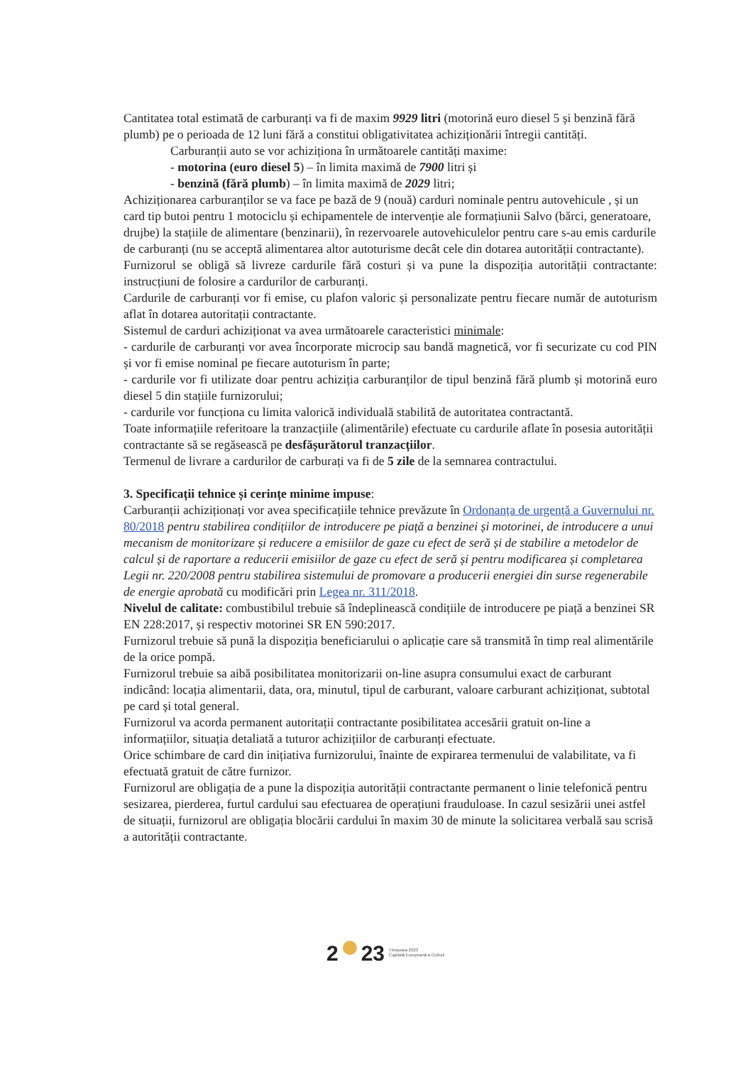Cantitatea total estimată de carburanți va fi de maxim 9929 litri (motorină euro diesel 5 și benzină fără plumb) pe o perioada de 12 luni fără a constitui obligativitatea achiziționării întregii cantități.
Carburanții auto se vor achiziționa în următoarele cantități maxime:
- motorina (euro diesel 5) – în limita maximă de 7900 litri și
- benzină (fără plumb) – în limita maximă de 2029 litri;
Achiziționarea carburanților se va face pe bază de 9 (nouă) carduri nominale pentru autovehicule , și un card tip butoi pentru 1 motociclu și echipamentele de intervenție ale formațiunii Salvo (bărci, generatoare, drujbe) la stațiile de alimentare (benzinarii), în rezervoarele autovehiculelor pentru care s-au emis cardurile de carburanți (nu se acceptă alimentarea altor autoturisme decât cele din dotarea autorității contractante).
Furnizorul se obligă să livreze cardurile fără costuri și va pune la dispoziția autorității contractante: instrucțiuni de folosire a cardurilor de carburanți.
Cardurile de carburanți vor fi emise, cu plafon valoric și personalizate pentru fiecare număr de autoturism aflat în dotarea autoritații contractante.
Sistemul de carduri achiziționat va avea următoarele caracteristici minimale:
- cardurile de carburanți vor avea încorporate microcip sau bandă magnetică, vor fi securizate cu cod PIN și vor fi emise nominal pe fiecare autoturism în parte;
- cardurile vor fi utilizate doar pentru achiziția carburanților de tipul benzină fără plumb și motorină euro diesel 5 din stațiile furnizorului;
- cardurile vor funcționa cu limita valorică individuală stabilită de autoritatea contractantă.
Toate informațiile referitoare la tranzacțiile (alimentările) efectuate cu cardurile aflate în posesia autorității contractante să se regăsească pe desfășurătorul tranzacțiilor.
Termenul de livrare a cardurilor de carburați va fi de 5 zile de la semnarea contractului.
3. Specificații tehnice și cerințe minime impuse:
Carburanții achiziționați vor avea specificațiile tehnice prevăzute în Ordonanța de urgență a Guvernului nr. 80/2018 pentru stabilirea condițiilor de introducere pe piață a benzinei și motorinei, de introducere a unui mecanism de monitorizare și reducere a emisiilor de gaze cu efect de seră și de stabilire a metodelor de calcul și de raportare a reducerii emisiilor de gaze cu efect de seră și pentru modificarea și completarea Legii nr. 220/2008 pentru stabilirea sistemului de promovare a producerii energiei din surse regenerabile de energie aprobată cu modificări prin Legea nr. 311/2018.
Nivelul de calitate: combustibilul trebuie să îndeplinească condițiile de introducere pe piață a benzinei SR EN 228:2017, și respectiv motorinei SR EN 590:2017.
Furnizorul trebuie să pună la dispoziția beneficiarului o aplicație care să transmită în timp real alimentările de la orice pompă.
Furnizorul trebuie sa aibă posibilitatea monitorizarii on-line asupra consumului exact de carburant indicând: locația alimentarii, data, ora, minutul, tipul de carburant, valoare carburant achiziționat, subtotal pe card și total general.
Furnizorul va acorda permanent autoritații contractante posibilitatea accesării gratuit on-line a informațiilor, situația detaliată a tuturor achizițiilor de carburanți efectuate.
Orice schimbare de card din inițiativa furnizorului, înainte de expirarea termenului de valabilitate, va fi efectuată gratuit de către furnizor.
Furnizorul are obligația de a pune la dispoziția autorității contractante permanent o linie telefonică pentru sesizarea, pierderea, furtul cardului sau efectuarea de operațiuni frauduloase. In cazul sesizării unei astfel de situații, furnizorul are obligația blocării cardului în maxim 30 de minute la solicitarea verbală sau scrisă a autorității contractante.
2 23 Timișoara 2023
Capitală Europeană a Culturii